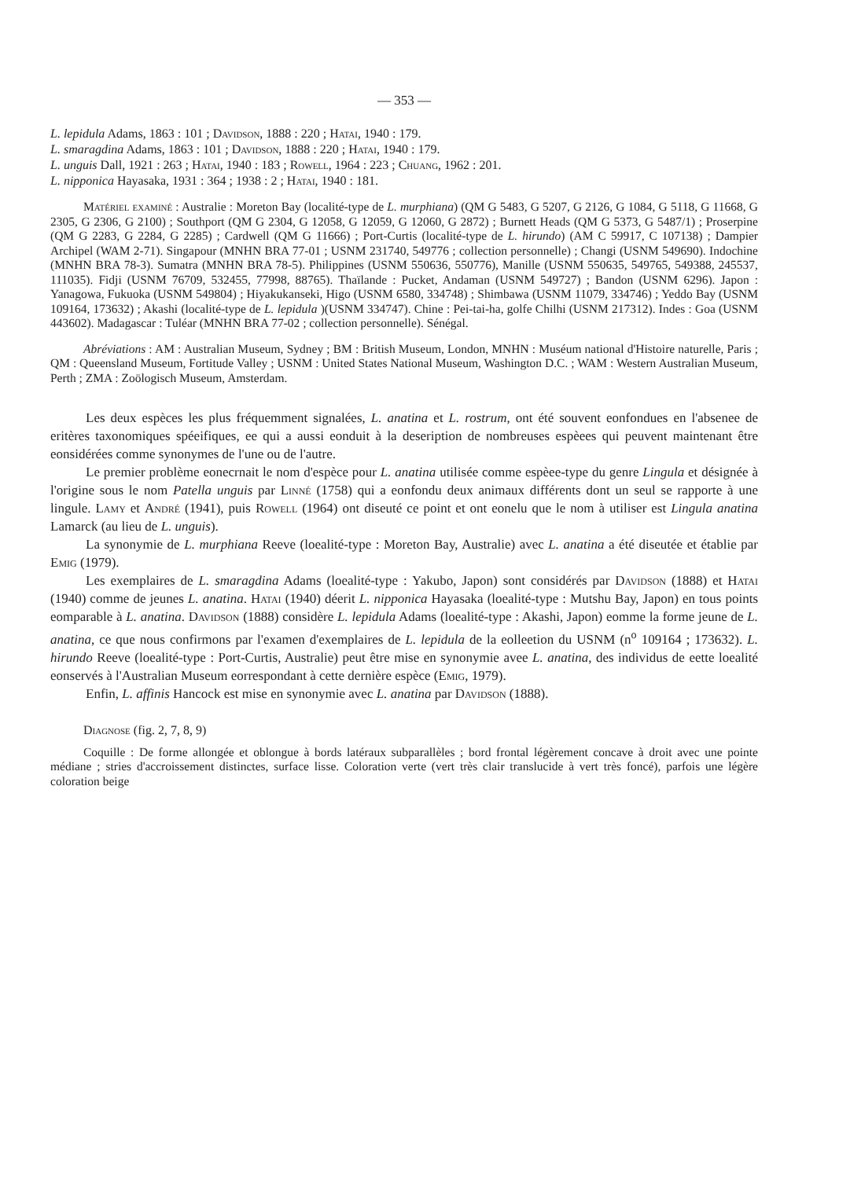— 353 —
L. lepidula Adams, 1863 : 101 ; Davidson, 1888 : 220 ; Hatai, 1940 : 179.
L. smaragdina Adams, 1863 : 101 ; Davidson, 1888 : 220 ; Hatai, 1940 : 179.
L. unguis Dall, 1921 : 263 ; Hatai, 1940 : 183 ; Rowell, 1964 : 223 ; Chuang, 1962 : 201.
L. nipponica Hayasaka, 1931 : 364 ; 1938 : 2 ; Hatai, 1940 : 181.
Matériel examiné : Australie : Moreton Bay (localité-type de L. murphiana) (QM G 5483, G 5207, G 2126, G 1084, G 5118, G 11668, G 2305, G 2306, G 2100) ; Southport (QM G 2304, G 12058, G 12059, G 12060, G 2872) ; Burnett Heads (QM G 5373, G 5487/1) ; Proserpine (QM G 2283, G 2284, G 2285) ; Cardwell (QM G 11666) ; Port-Curtis (localité-type de L. hirundo) (AM C 59917, C 107138) ; Dampier Archipel (WAM 2-71). Singapour (MNHN BRA 77-01 ; USNM 231740, 549776 ; collection personnelle) ; Changi (USNM 549690). Indochine (MNHN BRA 78-3). Sumatra (MNHN BRA 78-5). Philippines (USNM 550636, 550776), Manille (USNM 550635, 549765, 549388, 245537, 111035). Fidji (USNM 76709, 532455, 77998, 88765). Thaïlande : Pucket, Andaman (USNM 549727) ; Bandon (USNM 6296). Japon : Yanagowa, Fukuoka (USNM 549804) ; Hiyakukanseki, Higo (USNM 6580, 334748) ; Shimbawa (USNM 11079, 334746) ; Yeddo Bay (USNM 109164, 173632) ; Akashi (localité-type de L. lepidula )(USNM 334747). Chine : Pei-tai-ha, golfe Chilhi (USNM 217312). Indes : Goa (USNM 443602). Madagascar : Tuléar (MNHN BRA 77-02 ; collection personnelle). Sénégal.
Abréviations : AM : Australian Museum, Sydney ; BM : British Museum, London, MNHN : Muséum national d'Histoire naturelle, Paris ; QM : Queensland Museum, Fortitude Valley ; USNM : United States National Museum, Washington D.C. ; WAM : Western Australian Museum, Perth ; ZMA : Zoölogisch Museum, Amsterdam.
Les deux espèces les plus fréquemment signalées, L. anatina et L. rostrum, ont été souvent eonfondues en l'absenee de eritères taxonomiques spéeifiques, ee qui a aussi eonduit à la deseription de nombreuses espèees qui peuvent maintenant être eonsidérées comme synonymes de l'une ou de l'autre.
Le premier problème eonecrnait le nom d'espèce pour L. anatina utilisée comme espèee-type du genre Lingula et désignée à l'origine sous le nom Patella unguis par Linné (1758) qui a eonfondu deux animaux différents dont un seul se rapporte à une lingule. Lamy et André (1941), puis Rowell (1964) ont diseuté ce point et ont eonelu que le nom à utiliser est Lingula anatina Lamarck (au lieu de L. unguis).
La synonymie de L. murphiana Reeve (loealité-type : Moreton Bay, Australie) avec L. anatina a été diseutée et établie par Emig (1979).
Les exemplaires de L. smaragdina Adams (loealité-type : Yakubo, Japon) sont considérés par Davidson (1888) et Hatai (1940) comme de jeunes L. anatina. Hatai (1940) déerit L. nipponica Hayasaka (loealité-type : Mutshu Bay, Japon) en tous points eomparable à L. anatina. Davidson (1888) considère L. lepidula Adams (loealité-type : Akashi, Japon) eomme la forme jeune de L. anatina, ce que nous confirmons par l'examen d'exemplaires de L. lepidula de la eolleetion du USNM (n<sup>o</sup> 109164 ; 173632). L. hirundo Reeve (loealité-type : Port-Curtis, Australie) peut être mise en synonymie avee L. anatina, des individus de eette loealité eonservés à l'Australian Museum eorrespondant à cette dernière espèce (Emig, 1979).
Enfin, L. affinis Hancock est mise en synonymie avec L. anatina par Davidson (1888).
Diagnose (fig. 2, 7, 8, 9)
Coquille : De forme allongée et oblongue à bords latéraux subparallèles ; bord frontal légèrement concave à droit avec une pointe médiane ; stries d'accroissement distinctes, surface lisse. Coloration verte (vert très clair translucide à vert très foncé), parfois une légère coloration beige